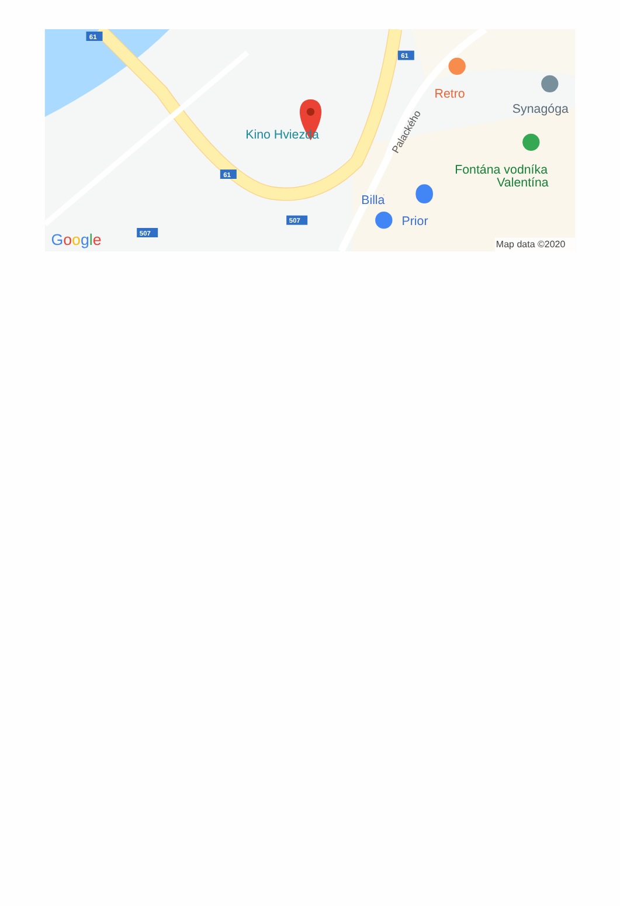61
61
61
507
507
Kino Hviezda
Retro
Synagóga
Fontána vodníka
Valentína
Billa
Prior
Palackého
Google
Map data ©2020